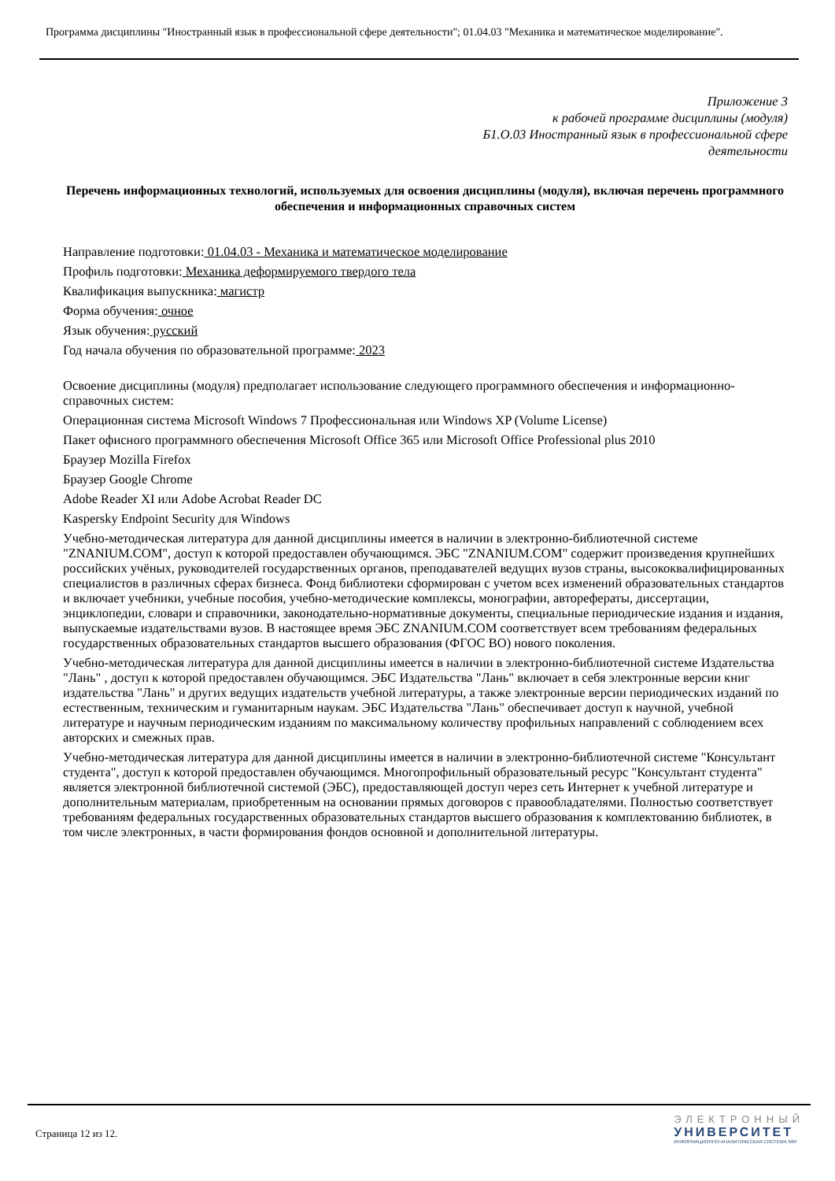Программа дисциплины "Иностранный язык в профессиональной сфере деятельности"; 01.04.03 "Механика и математическое моделирование".
Приложение 3
к рабочей программе дисциплины (модуля)
Б1.О.03 Иностранный язык в профессиональной сфере
деятельности
Перечень информационных технологий, используемых для освоения дисциплины (модуля), включая перечень программного обеспечения и информационных справочных систем
Направление подготовки: 01.04.03 - Механика и математическое моделирование
Профиль подготовки: Механика деформируемого твердого тела
Квалификация выпускника: магистр
Форма обучения: очное
Язык обучения: русский
Год начала обучения по образовательной программе: 2023
Освоение дисциплины (модуля) предполагает использование следующего программного обеспечения и информационно-справочных систем:
Операционная система Microsoft Windows 7 Профессиональная или Windows XP (Volume License)
Пакет офисного программного обеспечения Microsoft Office 365 или Microsoft Office Professional plus 2010
Браузер Mozilla Firefox
Браузер Google Chrome
Adobe Reader XI или Adobe Acrobat Reader DC
Kaspersky Endpoint Security для Windows
Учебно-методическая литература для данной дисциплины имеется в наличии в электронно-библиотечной системе "ZNANIUM.COM", доступ к которой предоставлен обучающимся. ЭБС "ZNANIUM.COM" содержит произведения крупнейших российских учёных, руководителей государственных органов, преподавателей ведущих вузов страны, высококвалифицированных специалистов в различных сферах бизнеса. Фонд библиотеки сформирован с учетом всех изменений образовательных стандартов и включает учебники, учебные пособия, учебно-методические комплексы, монографии, авторефераты, диссертации, энциклопедии, словари и справочники, законодательно-нормативные документы, специальные периодические издания и издания, выпускаемые издательствами вузов. В настоящее время ЭБС ZNANIUM.COM соответствует всем требованиям федеральных государственных образовательных стандартов высшего образования (ФГОС ВО) нового поколения.
Учебно-методическая литература для данной дисциплины имеется в наличии в электронно-библиотечной системе Издательства "Лань" , доступ к которой предоставлен обучающимся. ЭБС Издательства "Лань" включает в себя электронные версии книг издательства "Лань" и других ведущих издательств учебной литературы, а также электронные версии периодических изданий по естественным, техническим и гуманитарным наукам. ЭБС Издательства "Лань" обеспечивает доступ к научной, учебной литературе и научным периодическим изданиям по максимальному количеству профильных направлений с соблюдением всех авторских и смежных прав.
Учебно-методическая литература для данной дисциплины имеется в наличии в электронно-библиотечной системе "Консультант студента", доступ к которой предоставлен обучающимся. Многопрофильный образовательный ресурс "Консультант студента" является электронной библиотечной системой (ЭБС), предоставляющей доступ через сеть Интернет к учебной литературе и дополнительным материалам, приобретенным на основании прямых договоров с правообладателями. Полностью соответствует требованиям федеральных государственных образовательных стандартов высшего образования к комплектованию библиотек, в том числе электронных, в части формирования фондов основной и дополнительной литературы.
Страница 12 из 12.
ЭЛЕКТРОННЫЙ
УНИВЕРСИТЕТ
ИНФОРМАЦИОННО-АНАЛИТИЧЕСКАЯ СИСТЕМА КФУ